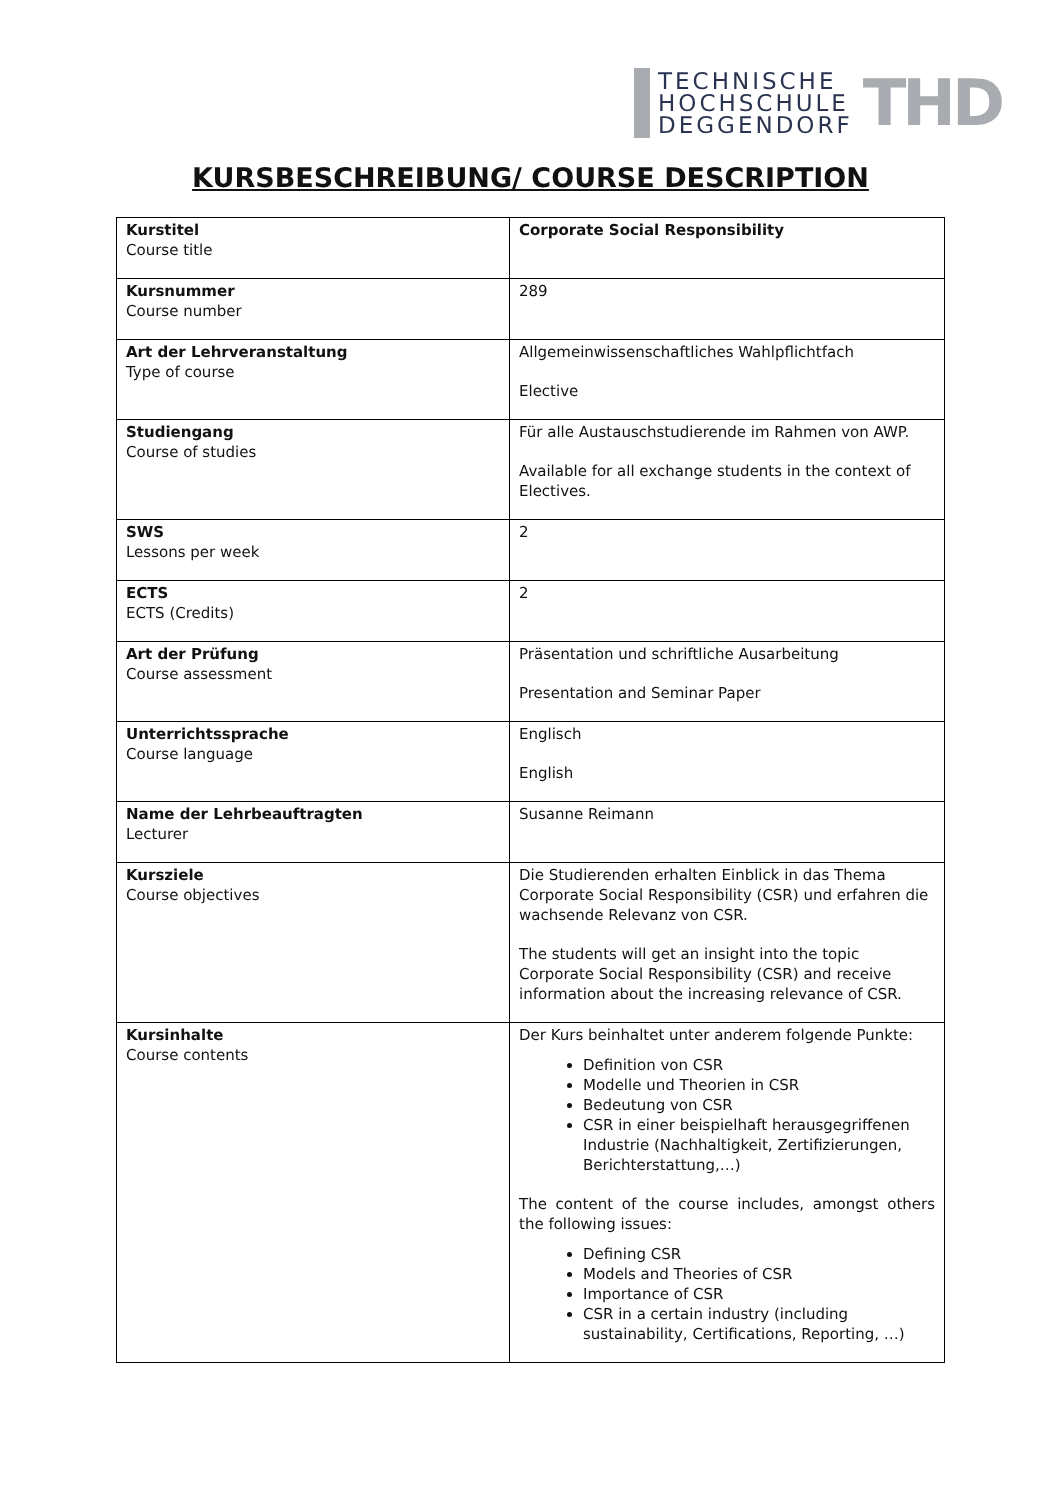TECHNISCHE
HOCHSCHULE
DEGGENDORF
THD
KURSBESCHREIBUNG/ COURSE DESCRIPTION
| Kurstitel Course title | Corporate Social Responsibility |
| Kursnummer Course number | 289 |
| Art der Lehrveranstaltung Type of course | Allgemeinwissenschaftliches Wahlpflichtfach Elective |
| Studiengang Course of studies | Für alle Austauschstudierende im Rahmen von AWP. Available for all exchange students in the context of Electives. |
| SWS Lessons per week | 2 |
| ECTS ECTS (Credits) | 2 |
| Art der Prüfung Course assessment | Präsentation und schriftliche Ausarbeitung Presentation and Seminar Paper |
| Unterrichtssprache Course language | Englisch English |
| Name der Lehrbeauftragten Lecturer | Susanne Reimann |
| Kursziele Course objectives | Die Studierenden erhalten Einblick in das Thema Corporate Social Responsibility (CSR) und erfahren die wachsende Relevanz von CSR. The students will get an insight into the topic Corporate Social Responsibility (CSR) and receive information about the increasing relevance of CSR. |
| Kursinhalte Course contents | Der Kurs beinhaltet unter anderem folgende Punkte: Definition von CSR Modelle und Theorien in CSR Bedeutung von CSR CSR in einer beispielhaft herausgegriffenen Industrie (Nachhaltigkeit, Zertifizierungen, Berichterstattung,…) The content of the course includes, amongst others the following issues: Defining CSR Models and Theories of CSR Importance of CSR CSR in a certain industry (including sustainability, Certifications, Reporting, …) |